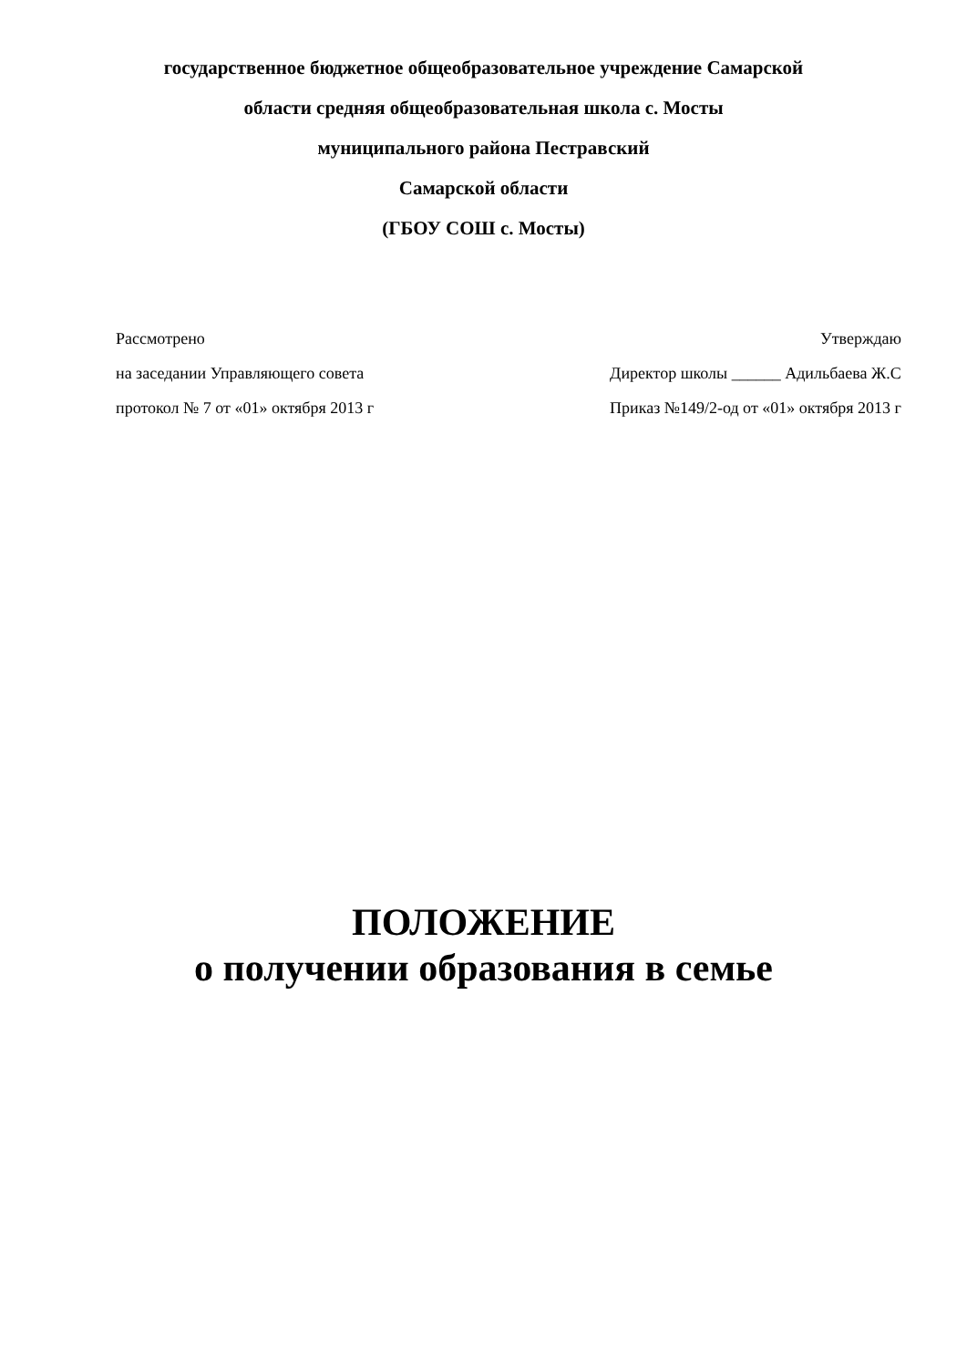государственное бюджетное общеобразовательное учреждение Самарской
области средняя общеобразовательная школа с. Мосты
муниципального района Пестравский
Самарской области
(ГБОУ СОШ с. Мосты)
Рассмотрено
на заседании Управляющего совета
протокол № 7 от «01» октября 2013 г
Утверждаю
Директор школы ______ Адильбаева Ж.С
Приказ №149/2-од от «01» октября 2013 г
ПОЛОЖЕНИЕ
о получении образования в семье